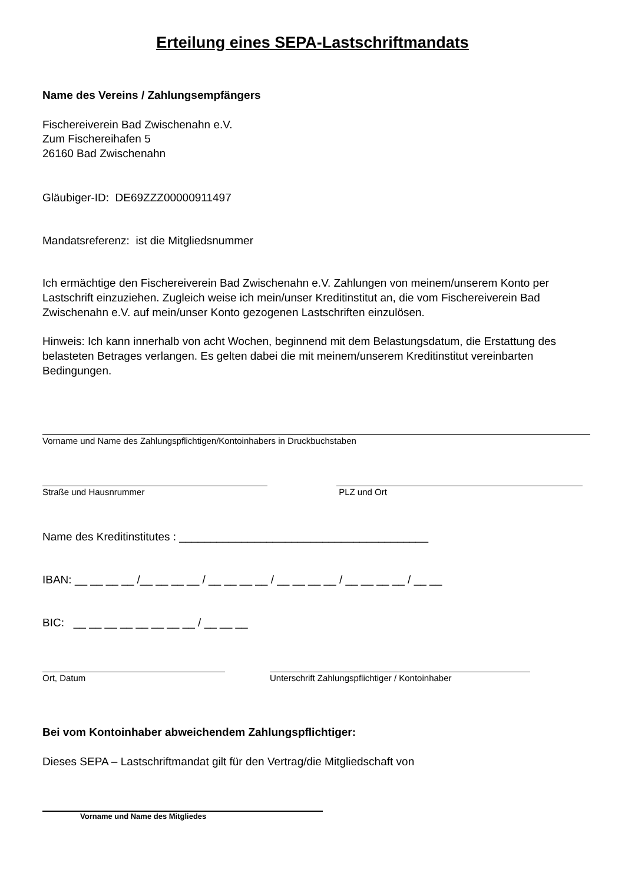Erteilung eines SEPA-Lastschriftmandats
Name des Vereins / Zahlungsempfängers
Fischereiverein Bad Zwischenahn e.V.
Zum Fischereihafen 5
26160 Bad Zwischenahn
Gläubiger-ID: DE69ZZZ00000911497
Mandatsreferenz: ist die Mitgliedsnummer
Ich ermächtige den Fischereiverein Bad Zwischenahn e.V. Zahlungen von meinem/unserem Konto per Lastschrift einzuziehen. Zugleich weise ich mein/unser Kreditinstitut an, die vom Fischereiverein Bad Zwischenahn e.V. auf mein/unser Konto gezogenen Lastschriften einzulösen.
Hinweis: Ich kann innerhalb von acht Wochen, beginnend mit dem Belastungsdatum, die Erstattung des belasteten Betrages verlangen. Es gelten dabei die mit meinem/unserem Kreditinstitut vereinbarten Bedingungen.
Vorname und Name des Zahlungspflichtigen/Kontoinhabers in Druckbuchstaben
Straße und Hausnrummer PLZ und Ort
Name des Kreditinstitutes : ________________________________________
IBAN: __ __ __ __ /__ __ __ __ / __ __ __ __ / __ __ __ __ / __ __ __ __ / __ __
BIC: __ __ __ __ __ __ __ __ / __ __ __
Ort, Datum Unterschrift Zahlungspflichtiger / Kontoinhaber
Bei vom Kontoinhaber abweichendem Zahlungspflichtiger:
Dieses SEPA – Lastschriftmandat gilt für den Vertrag/die Mitgliedschaft von
Vorname und Name des Mitgliedes